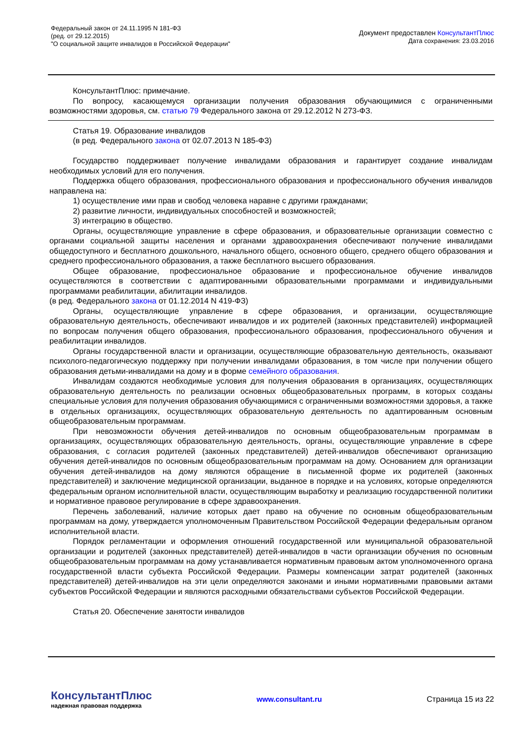Федеральный закон от 24.11.1995 N 181-ФЗ
(ред. от 29.12.2015)
"О социальной защите инвалидов в Российской Федерации"
Документ предоставлен КонсультантПлюс
Дата сохранения: 23.03.2016
КонсультантПлюс: примечание.
По вопросу, касающемуся организации получения образования обучающимися с ограниченными возможностями здоровья, см. статью 79 Федерального закона от 29.12.2012 N 273-ФЗ.
Статья 19. Образование инвалидов
(в ред. Федерального закона от 02.07.2013 N 185-ФЗ)
Государство поддерживает получение инвалидами образования и гарантирует создание инвалидам необходимых условий для его получения.
Поддержка общего образования, профессионального образования и профессионального обучения инвалидов направлена на:
1) осуществление ими прав и свобод человека наравне с другими гражданами;
2) развитие личности, индивидуальных способностей и возможностей;
3) интеграцию в общество.
Органы, осуществляющие управление в сфере образования, и образовательные организации совместно с органами социальной защиты населения и органами здравоохранения обеспечивают получение инвалидами общедоступного и бесплатного дошкольного, начального общего, основного общего, среднего общего образования и среднего профессионального образования, а также бесплатного высшего образования.
Общее образование, профессиональное образование и профессиональное обучение инвалидов осуществляются в соответствии с адаптированными образовательными программами и индивидуальными программами реабилитации, абилитации инвалидов.
(в ред. Федерального закона от 01.12.2014 N 419-ФЗ)
Органы, осуществляющие управление в сфере образования, и организации, осуществляющие образовательную деятельность, обеспечивают инвалидов и их родителей (законных представителей) информацией по вопросам получения общего образования, профессионального образования, профессионального обучения и реабилитации инвалидов.
Органы государственной власти и организации, осуществляющие образовательную деятельность, оказывают психолого-педагогическую поддержку при получении инвалидами образования, в том числе при получении общего образования детьми-инвалидами на дому и в форме семейного образования.
Инвалидам создаются необходимые условия для получения образования в организациях, осуществляющих образовательную деятельность по реализации основных общеобразовательных программ, в которых созданы специальные условия для получения образования обучающимися с ограниченными возможностями здоровья, а также в отдельных организациях, осуществляющих образовательную деятельность по адаптированным основным общеобразовательным программам.
При невозможности обучения детей-инвалидов по основным общеобразовательным программам в организациях, осуществляющих образовательную деятельность, органы, осуществляющие управление в сфере образования, с согласия родителей (законных представителей) детей-инвалидов обеспечивают организацию обучения детей-инвалидов по основным общеобразовательным программам на дому. Основанием для организации обучения детей-инвалидов на дому являются обращение в письменной форме их родителей (законных представителей) и заключение медицинской организации, выданное в порядке и на условиях, которые определяются федеральным органом исполнительной власти, осуществляющим выработку и реализацию государственной политики и нормативное правовое регулирование в сфере здравоохранения.
Перечень заболеваний, наличие которых дает право на обучение по основным общеобразовательным программам на дому, утверждается уполномоченным Правительством Российской Федерации федеральным органом исполнительной власти.
Порядок регламентации и оформления отношений государственной или муниципальной образовательной организации и родителей (законных представителей) детей-инвалидов в части организации обучения по основным общеобразовательным программам на дому устанавливается нормативным правовым актом уполномоченного органа государственной власти субъекта Российской Федерации. Размеры компенсации затрат родителей (законных представителей) детей-инвалидов на эти цели определяются законами и иными нормативными правовыми актами субъектов Российской Федерации и являются расходными обязательствами субъектов Российской Федерации.
Статья 20. Обеспечение занятости инвалидов
КонсультантПлюс
надежная правовая поддержка
www.consultant.ru Страница 15 из 22